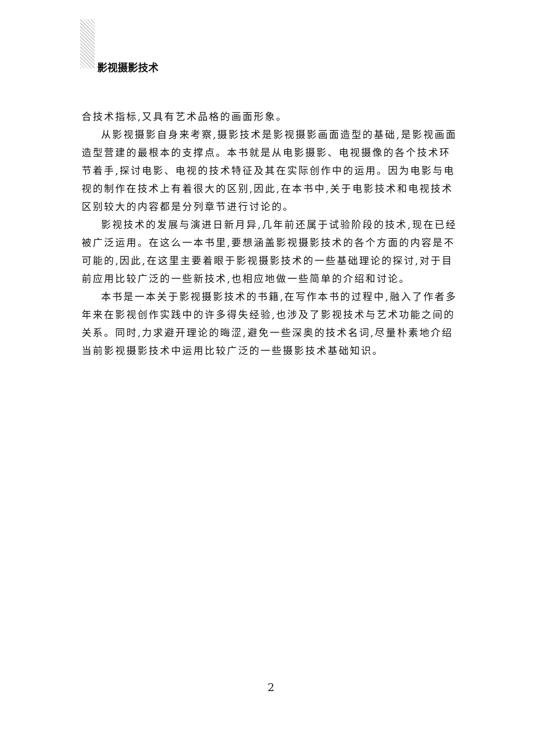影视摄影技术
合技术指标,又具有艺术品格的画面形象。
从影视摄影自身来考察,摄影技术是影视摄影画面造型的基础,是影视画面造型营建的最根本的支撑点。本书就是从电影摄影、电视摄像的各个技术环节着手,探讨电影、电视的技术特征及其在实际创作中的运用。因为电影与电视的制作在技术上有着很大的区别,因此,在本书中,关于电影技术和电视技术区别较大的内容都是分列章节进行讨论的。
影视技术的发展与演进日新月异,几年前还属于试验阶段的技术,现在已经被广泛运用。在这么一本书里,要想涵盖影视摄影技术的各个方面的内容是不可能的,因此,在这里主要着眼于影视摄影技术的一些基础理论的探讨,对于目前应用比较广泛的一些新技术,也相应地做一些简单的介绍和讨论。
本书是一本关于影视摄影技术的书籍,在写作本书的过程中,融入了作者多年来在影视创作实践中的许多得失经验,也涉及了影视技术与艺术功能之间的关系。同时,力求避开理论的晦涩,避免一些深奥的技术名词,尽量朴素地介绍当前影视摄影技术中运用比较广泛的一些摄影技术基础知识。
2